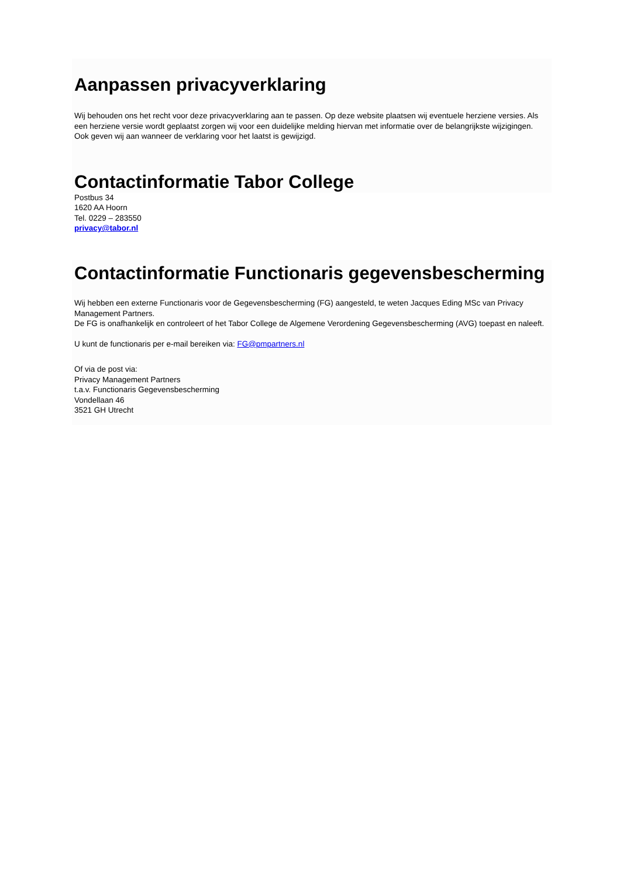Aanpassen privacyverklaring
Wij behouden ons het recht voor deze privacyverklaring aan te passen. Op deze website plaatsen wij eventuele herziene versies. Als een herziene versie wordt geplaatst zorgen wij voor een duidelijke melding hiervan met informatie over de belangrijkste wijzigingen. Ook geven wij aan wanneer de verklaring voor het laatst is gewijzigd.
Contactinformatie Tabor College
Postbus 34
1620 AA Hoorn
Tel. 0229 – 283550
privacy@tabor.nl
Contactinformatie Functionaris gegevensbescherming
Wij hebben een externe Functionaris voor de Gegevensbescherming (FG) aangesteld, te weten Jacques Eding MSc van Privacy Management Partners.
De FG is onafhankelijk en controleert of het Tabor College de Algemene Verordening Gegevensbescherming (AVG) toepast en naleeft.
U kunt de functionaris per e-mail bereiken via: FG@pmpartners.nl
Of via de post via:
Privacy Management Partners
t.a.v. Functionaris Gegevensbescherming
Vondellaan 46
3521 GH Utrecht